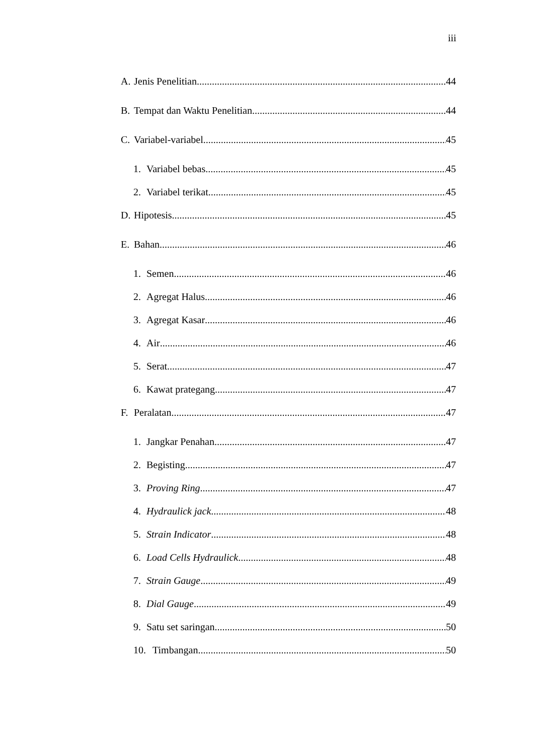iii
A. Jenis Penelitian 44
B. Tempat dan Waktu Penelitian 44
C. Variabel-variabel 45
1. Variabel bebas 45
2. Variabel terikat 45
D. Hipotesis 45
E. Bahan 46
1. Semen 46
2. Agregat Halus 46
3. Agregat Kasar 46
4. Air 46
5. Serat 47
6. Kawat prategang 47
F. Peralatan 47
1. Jangkar Penahan 47
2. Begisting 47
3. Proving Ring 47
4. Hydraulick jack 48
5. Strain Indicator 48
6. Load Cells Hydraulick 48
7. Strain Gauge 49
8. Dial Gauge 49
9. Satu set saringan 50
10. Timbangan 50